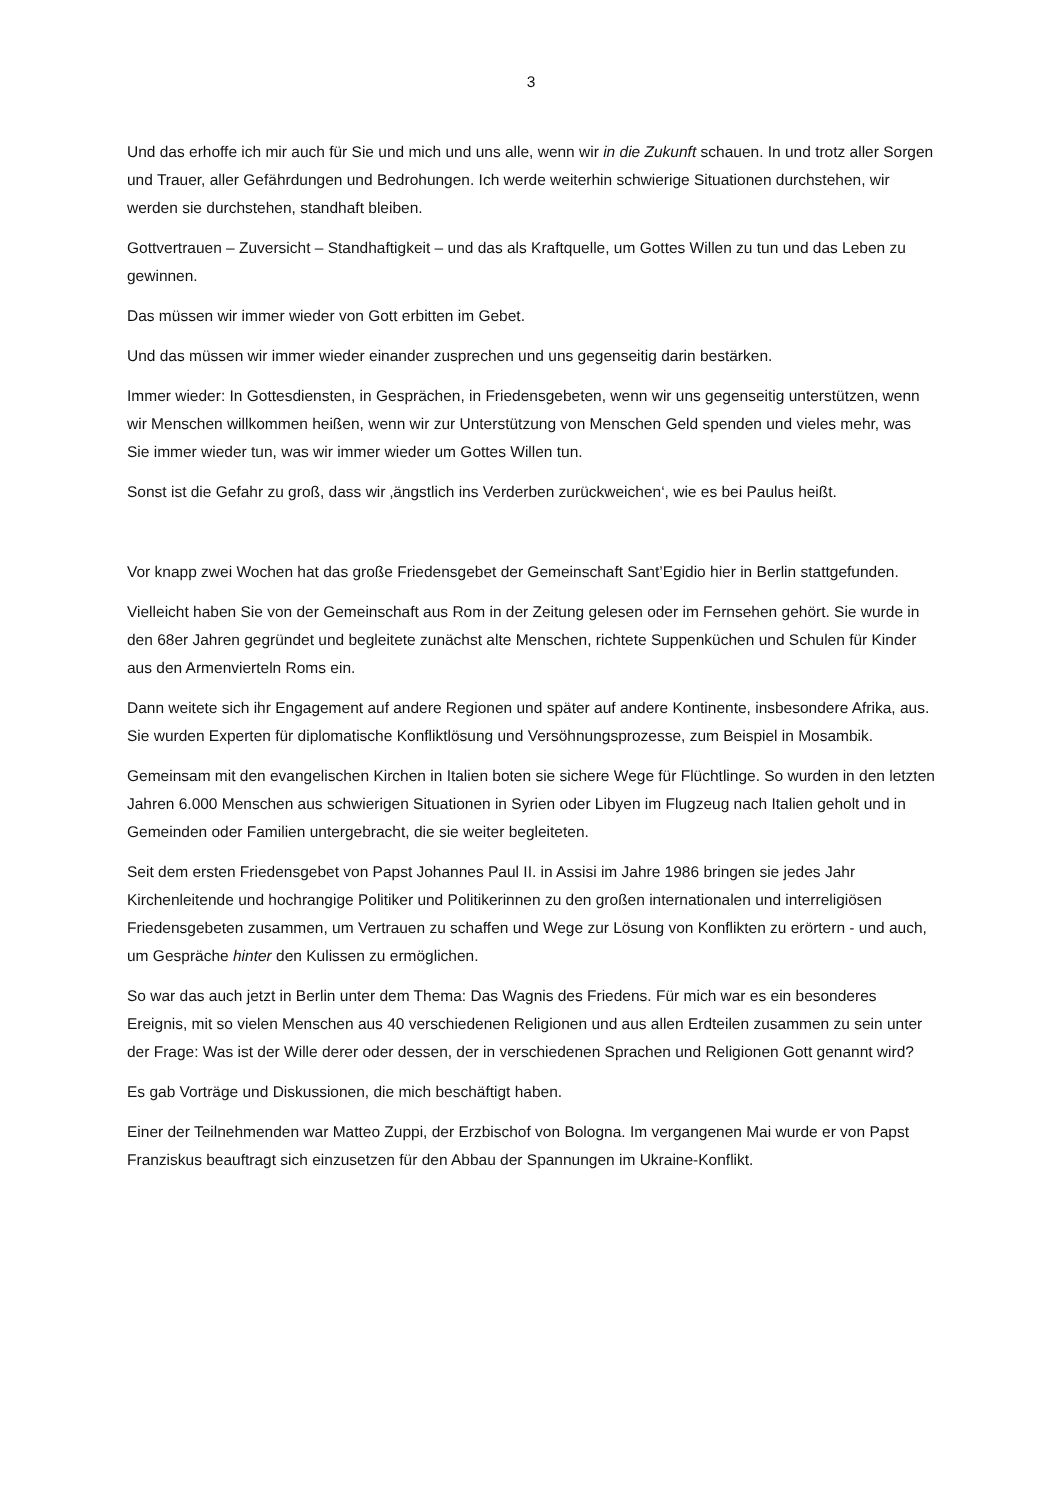3
Und das erhoffe ich mir auch für Sie und mich und uns alle, wenn wir in die Zukunft schauen. In und trotz aller Sorgen und Trauer, aller Gefährdungen und Bedrohungen. Ich werde weiterhin schwierige Situationen durchstehen, wir werden sie durchstehen, standhaft bleiben.
Gottvertrauen – Zuversicht – Standhaftigkeit – und das als Kraftquelle, um Gottes Willen zu tun und das Leben zu gewinnen.
Das müssen wir immer wieder von Gott erbitten im Gebet.
Und das müssen wir immer wieder einander zusprechen und uns gegenseitig darin bestärken.
Immer wieder: In Gottesdiensten, in Gesprächen, in Friedensgebeten, wenn wir uns gegenseitig unterstützen, wenn wir Menschen willkommen heißen, wenn wir zur Unterstützung von Menschen Geld spenden und vieles mehr, was Sie immer wieder tun, was wir immer wieder um Gottes Willen tun.
Sonst ist die Gefahr zu groß, dass wir ‚ängstlich ins Verderben zurückweichen‘, wie es bei Paulus heißt.
Vor knapp zwei Wochen hat das große Friedensgebet der Gemeinschaft Sant’Egidio hier in Berlin stattgefunden.
Vielleicht haben Sie von der Gemeinschaft aus Rom in der Zeitung gelesen oder im Fernsehen gehört. Sie wurde in den 68er Jahren gegründet und begleitete zunächst alte Menschen, richtete Suppenküchen und Schulen für Kinder aus den Armenvierteln Roms ein.
Dann weitete sich ihr Engagement auf andere Regionen und später auf andere Kontinente, insbesondere Afrika, aus. Sie wurden Experten für diplomatische Konfliktlösung und Versöhnungsprozesse, zum Beispiel in Mosambik.
Gemeinsam mit den evangelischen Kirchen in Italien boten sie sichere Wege für Flüchtlinge. So wurden in den letzten Jahren 6.000 Menschen aus schwierigen Situationen in Syrien oder Libyen im Flugzeug nach Italien geholt und in Gemeinden oder Familien untergebracht, die sie weiter begleiteten.
Seit dem ersten Friedensgebet von Papst Johannes Paul II. in Assisi im Jahre 1986 bringen sie jedes Jahr Kirchenleitende und hochrangige Politiker und Politikerinnen zu den großen internationalen und interreligiösen Friedensgebeten zusammen, um Vertrauen zu schaffen und Wege zur Lösung von Konflikten zu erörtern - und auch, um Gespräche hinter den Kulissen zu ermöglichen.
So war das auch jetzt in Berlin unter dem Thema: Das Wagnis des Friedens. Für mich war es ein besonderes Ereignis, mit so vielen Menschen aus 40 verschiedenen Religionen und aus allen Erdteilen zusammen zu sein unter der Frage: Was ist der Wille derer oder dessen, der in verschiedenen Sprachen und Religionen Gott genannt wird?
Es gab Vorträge und Diskussionen, die mich beschäftigt haben.
Einer der Teilnehmenden war Matteo Zuppi, der Erzbischof von Bologna. Im vergangenen Mai wurde er von Papst Franziskus beauftragt sich einzusetzen für den Abbau der Spannungen im Ukraine-Konflikt.